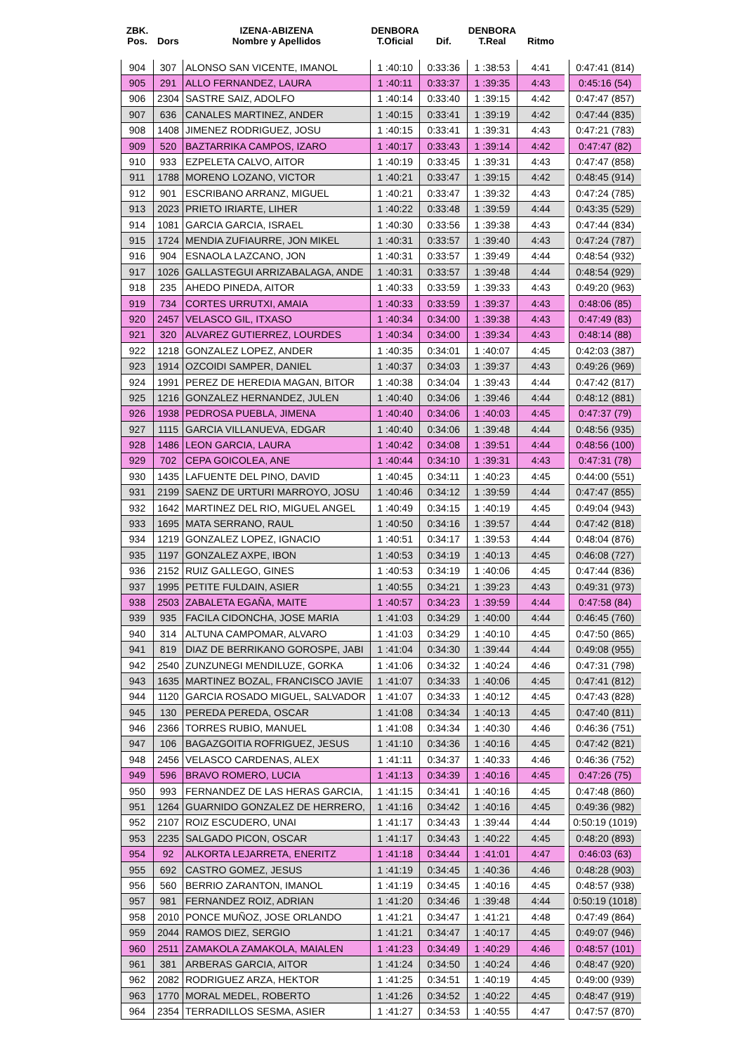| ZBK. Pos. | Dors | IZENA-ABIZENA Nombre y Apellidos | DENBORA T.Oficial | Dif. | DENBORA T.Real | Ritmo | | |
| --- | --- | --- | --- | --- | --- | --- | --- | --- |
| 904 | 307 | ALONSO SAN VICENTE, IMANOL | 1 :40:10 | 0:33:36 | 1 :38:53 | 4:41 | | 0:47:41 (814) |
| 905 | 291 | ALLO FERNANDEZ, LAURA | 1 :40:11 | 0:33:37 | 1 :39:35 | 4:43 | | 0:45:16 (54) |
| 906 | 2304 | SASTRE SAIZ, ADOLFO | 1 :40:14 | 0:33:40 | 1 :39:15 | 4:42 | | 0:47:47 (857) |
| 907 | 636 | CANALES MARTINEZ, ANDER | 1 :40:15 | 0:33:41 | 1 :39:19 | 4:42 | | 0:47:44 (835) |
| 908 | 1408 | JIMENEZ RODRIGUEZ, JOSU | 1 :40:15 | 0:33:41 | 1 :39:31 | 4:43 | | 0:47:21 (783) |
| 909 | 520 | BAZTARRIKA CAMPOS, IZARO | 1 :40:17 | 0:33:43 | 1 :39:14 | 4:42 | | 0:47:47 (82) |
| 910 | 933 | EZPELETA CALVO, AITOR | 1 :40:19 | 0:33:45 | 1 :39:31 | 4:43 | | 0:47:47 (858) |
| 911 | 1788 | MORENO LOZANO, VICTOR | 1 :40:21 | 0:33:47 | 1 :39:15 | 4:42 | | 0:48:45 (914) |
| 912 | 901 | ESCRIBANO ARRANZ, MIGUEL | 1 :40:21 | 0:33:47 | 1 :39:32 | 4:43 | | 0:47:24 (785) |
| 913 | 2023 | PRIETO IRIARTE, LIHER | 1 :40:22 | 0:33:48 | 1 :39:59 | 4:44 | | 0:43:35 (529) |
| 914 | 1081 | GARCIA GARCIA, ISRAEL | 1 :40:30 | 0:33:56 | 1 :39:38 | 4:43 | | 0:47:44 (834) |
| 915 | 1724 | MENDIA ZUFIAURRE, JON MIKEL | 1 :40:31 | 0:33:57 | 1 :39:40 | 4:43 | | 0:47:24 (787) |
| 916 | 904 | ESNAOLA LAZCANO, JON | 1 :40:31 | 0:33:57 | 1 :39:49 | 4:44 | | 0:48:54 (932) |
| 917 | 1026 | GALLASTEGUI ARRIZABALAGA, ANDE | 1 :40:31 | 0:33:57 | 1 :39:48 | 4:44 | | 0:48:54 (929) |
| 918 | 235 | AHEDO PINEDA, AITOR | 1 :40:33 | 0:33:59 | 1 :39:33 | 4:43 | | 0:49:20 (963) |
| 919 | 734 | CORTES URRUTXI, AMAIA | 1 :40:33 | 0:33:59 | 1 :39:37 | 4:43 | | 0:48:06 (85) |
| 920 | 2457 | VELASCO GIL, ITXASO | 1 :40:34 | 0:34:00 | 1 :39:38 | 4:43 | | 0:47:49 (83) |
| 921 | 320 | ALVAREZ GUTIERREZ, LOURDES | 1 :40:34 | 0:34:00 | 1 :39:34 | 4:43 | | 0:48:14 (88) |
| 922 | 1218 | GONZALEZ LOPEZ, ANDER | 1 :40:35 | 0:34:01 | 1 :40:07 | 4:45 | | 0:42:03 (387) |
| 923 | 1914 | OZCOIDI SAMPER, DANIEL | 1 :40:37 | 0:34:03 | 1 :39:37 | 4:43 | | 0:49:26 (969) |
| 924 | 1991 | PEREZ DE HEREDIA MAGAN, BITOR | 1 :40:38 | 0:34:04 | 1 :39:43 | 4:44 | | 0:47:42 (817) |
| 925 | 1216 | GONZALEZ HERNANDEZ, JULEN | 1 :40:40 | 0:34:06 | 1 :39:46 | 4:44 | | 0:48:12 (881) |
| 926 | 1938 | PEDROSA PUEBLA, JIMENA | 1 :40:40 | 0:34:06 | 1 :40:03 | 4:45 | | 0:47:37 (79) |
| 927 | 1115 | GARCIA VILLANUEVA, EDGAR | 1 :40:40 | 0:34:06 | 1 :39:48 | 4:44 | | 0:48:56 (935) |
| 928 | 1486 | LEON GARCIA, LAURA | 1 :40:42 | 0:34:08 | 1 :39:51 | 4:44 | | 0:48:56 (100) |
| 929 | 702 | CEPA GOICOLEA, ANE | 1 :40:44 | 0:34:10 | 1 :39:31 | 4:43 | | 0:47:31 (78) |
| 930 | 1435 | LAFUENTE DEL PINO, DAVID | 1 :40:45 | 0:34:11 | 1 :40:23 | 4:45 | | 0:44:00 (551) |
| 931 | 2199 | SAENZ DE URTURI MARROYO, JOSU | 1 :40:46 | 0:34:12 | 1 :39:59 | 4:44 | | 0:47:47 (855) |
| 932 | 1642 | MARTINEZ DEL RIO, MIGUEL ANGEL | 1 :40:49 | 0:34:15 | 1 :40:19 | 4:45 | | 0:49:04 (943) |
| 933 | 1695 | MATA SERRANO, RAUL | 1 :40:50 | 0:34:16 | 1 :39:57 | 4:44 | | 0:47:42 (818) |
| 934 | 1219 | GONZALEZ LOPEZ, IGNACIO | 1 :40:51 | 0:34:17 | 1 :39:53 | 4:44 | | 0:48:04 (876) |
| 935 | 1197 | GONZALEZ AXPE, IBON | 1 :40:53 | 0:34:19 | 1 :40:13 | 4:45 | | 0:46:08 (727) |
| 936 | 2152 | RUIZ GALLEGO, GINES | 1 :40:53 | 0:34:19 | 1 :40:06 | 4:45 | | 0:47:44 (836) |
| 937 | 1995 | PETITE FULDAIN, ASIER | 1 :40:55 | 0:34:21 | 1 :39:23 | 4:43 | | 0:49:31 (973) |
| 938 | 2503 | ZABALETA EGAÑA, MAITE | 1 :40:57 | 0:34:23 | 1 :39:59 | 4:44 | | 0:47:58 (84) |
| 939 | 935 | FACILA CIDONCHA, JOSE MARIA | 1 :41:03 | 0:34:29 | 1 :40:00 | 4:44 | | 0:46:45 (760) |
| 940 | 314 | ALTUNA CAMPOMAR, ALVARO | 1 :41:03 | 0:34:29 | 1 :40:10 | 4:45 | | 0:47:50 (865) |
| 941 | 819 | DIAZ DE BERRIKANO GOROSPE, JABI | 1 :41:04 | 0:34:30 | 1 :39:44 | 4:44 | | 0:49:08 (955) |
| 942 | 2540 | ZUNZUNEGI MENDILUZE, GORKA | 1 :41:06 | 0:34:32 | 1 :40:24 | 4:46 | | 0:47:31 (798) |
| 943 | 1635 | MARTINEZ BOZAL, FRANCISCO JAVIE | 1 :41:07 | 0:34:33 | 1 :40:06 | 4:45 | | 0:47:41 (812) |
| 944 | 1120 | GARCIA ROSADO MIGUEL, SALVADOR | 1 :41:07 | 0:34:33 | 1 :40:12 | 4:45 | | 0:47:43 (828) |
| 945 | 130 | PEREDA PEREDA, OSCAR | 1 :41:08 | 0:34:34 | 1 :40:13 | 4:45 | | 0:47:40 (811) |
| 946 | 2366 | TORRES RUBIO, MANUEL | 1 :41:08 | 0:34:34 | 1 :40:30 | 4:46 | | 0:46:36 (751) |
| 947 | 106 | BAGAZGOITIA ROFRIGUEZ, JESUS | 1 :41:10 | 0:34:36 | 1 :40:16 | 4:45 | | 0:47:42 (821) |
| 948 | 2456 | VELASCO CARDENAS, ALEX | 1 :41:11 | 0:34:37 | 1 :40:33 | 4:46 | | 0:46:36 (752) |
| 949 | 596 | BRAVO ROMERO, LUCIA | 1 :41:13 | 0:34:39 | 1 :40:16 | 4:45 | | 0:47:26 (75) |
| 950 | 993 | FERNANDEZ DE LAS HERAS GARCIA, | 1 :41:15 | 0:34:41 | 1 :40:16 | 4:45 | | 0:47:48 (860) |
| 951 | 1264 | GUARNIDO GONZALEZ DE HERRERO, | 1 :41:16 | 0:34:42 | 1 :40:16 | 4:45 | | 0:49:36 (982) |
| 952 | 2107 | ROIZ ESCUDERO, UNAI | 1 :41:17 | 0:34:43 | 1 :39:44 | 4:44 | | 0:50:19 (1019) |
| 953 | 2235 | SALGADO PICON, OSCAR | 1 :41:17 | 0:34:43 | 1 :40:22 | 4:45 | | 0:48:20 (893) |
| 954 | 92 | ALKORTA LEJARRETA, ENERITZ | 1 :41:18 | 0:34:44 | 1 :41:01 | 4:47 | | 0:46:03 (63) |
| 955 | 692 | CASTRO GOMEZ, JESUS | 1 :41:19 | 0:34:45 | 1 :40:36 | 4:46 | | 0:48:28 (903) |
| 956 | 560 | BERRIO ZARANTON, IMANOL | 1 :41:19 | 0:34:45 | 1 :40:16 | 4:45 | | 0:48:57 (938) |
| 957 | 981 | FERNANDEZ ROIZ, ADRIAN | 1 :41:20 | 0:34:46 | 1 :39:48 | 4:44 | | 0:50:19 (1018) |
| 958 | 2010 | PONCE MUÑOZ, JOSE ORLANDO | 1 :41:21 | 0:34:47 | 1 :41:21 | 4:48 | | 0:47:49 (864) |
| 959 | 2044 | RAMOS DIEZ, SERGIO | 1 :41:21 | 0:34:47 | 1 :40:17 | 4:45 | | 0:49:07 (946) |
| 960 | 2511 | ZAMAKOLA ZAMAKOLA, MAIALEN | 1 :41:23 | 0:34:49 | 1 :40:29 | 4:46 | | 0:48:57 (101) |
| 961 | 381 | ARBERAS GARCIA, AITOR | 1 :41:24 | 0:34:50 | 1 :40:24 | 4:46 | | 0:48:47 (920) |
| 962 | 2082 | RODRIGUEZ ARZA, HEKTOR | 1 :41:25 | 0:34:51 | 1 :40:19 | 4:45 | | 0:49:00 (939) |
| 963 | 1770 | MORAL MEDEL, ROBERTO | 1 :41:26 | 0:34:52 | 1 :40:22 | 4:45 | | 0:48:47 (919) |
| 964 | 2354 | TERRADILLOS SESMA, ASIER | 1 :41:27 | 0:34:53 | 1 :40:55 | 4:47 | | 0:47:57 (870) |